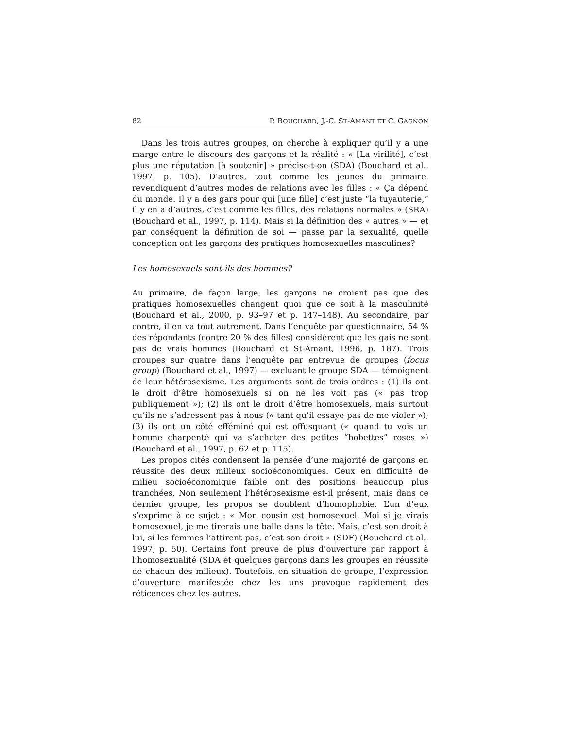82 P. BOUCHARD, J.-C. ST-AMANT ET C. GAGNON
Dans les trois autres groupes, on cherche à expliquer qu’il y a une marge entre le discours des garçons et la réalité : « [La virilité], c’est plus une réputation [à soutenir] » précise-t-on (SDA) (Bouchard et al., 1997, p. 105). D’autres, tout comme les jeunes du primaire, revendiquent d’autres modes de relations avec les filles : « Ça dépend du monde. Il y a des gars pour qui [une fille] c’est juste “la tuyauterie,” il y en a d’autres, c’est comme les filles, des relations normales » (SRA) (Bouchard et al., 1997, p. 114). Mais si la définition des « autres » — et par conséquent la définition de soi — passe par la sexualité, quelle conception ont les garçons des pratiques homosexuelles masculines?
Les homosexuels sont-ils des hommes?
Au primaire, de façon large, les garçons ne croient pas que des pratiques homosexuelles changent quoi que ce soit à la masculinité (Bouchard et al., 2000, p. 93–97 et p. 147–148). Au secondaire, par contre, il en va tout autrement. Dans l’enquête par questionnaire, 54 % des répondants (contre 20 % des filles) considèrent que les gais ne sont pas de vrais hommes (Bouchard et St-Amant, 1996, p. 187). Trois groupes sur quatre dans l’enquête par entrevue de groupes (focus group) (Bouchard et al., 1997) — excluant le groupe SDA — témoignent de leur hétérosexisme. Les arguments sont de trois ordres : (1) ils ont le droit d’être homosexuels si on ne les voit pas (« pas trop publiquement »); (2) ils ont le droit d’être homosexuels, mais surtout qu’ils ne s’adressent pas à nous (« tant qu’il essaye pas de me violer »); (3) ils ont un côté efféminé qui est offusquant (« quand tu vois un homme charpenté qui va s’acheter des petites “bobettes” roses ») (Bouchard et al., 1997, p. 62 et p. 115).
Les propos cités condensent la pensée d’une majorité de garçons en réussite des deux milieux socioéconomiques. Ceux en difficulté de milieu socioéconomique faible ont des positions beaucoup plus tranchées. Non seulement l’hétérosexisme est-il présent, mais dans ce dernier groupe, les propos se doublent d’homophobie. L’un d’eux s’exprime à ce sujet : « Mon cousin est homosexuel. Moi si je virais homosexuel, je me tirerais une balle dans la tête. Mais, c’est son droit à lui, si les femmes l’attirent pas, c’est son droit » (SDF) (Bouchard et al., 1997, p. 50). Certains font preuve de plus d’ouverture par rapport à l’homosexualité (SDA et quelques garçons dans les groupes en réussite de chacun des milieux). Toutefois, en situation de groupe, l’expression d’ouverture manifestée chez les uns provoque rapidement des réticences chez les autres.